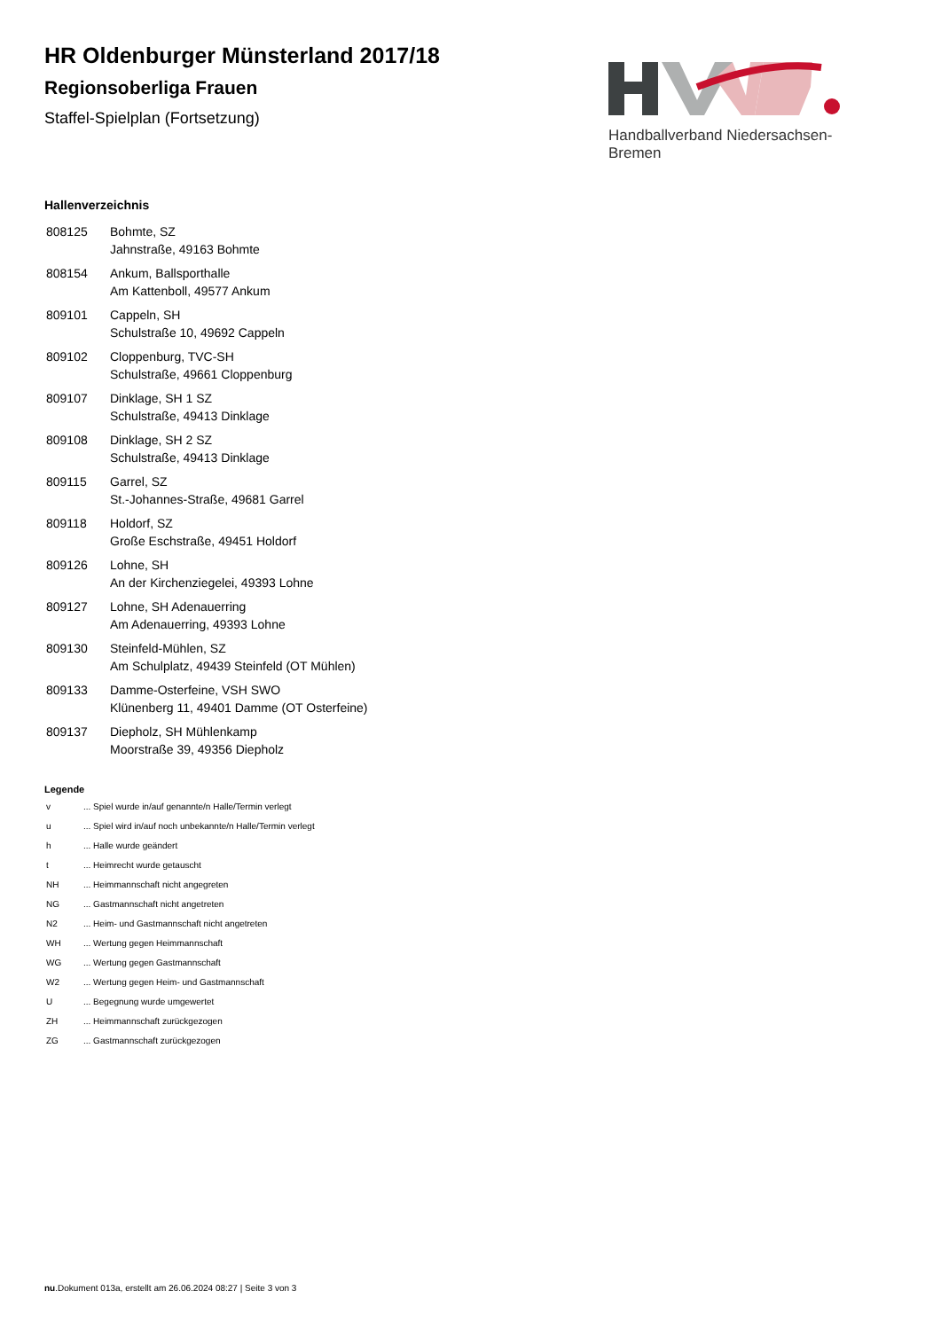HR Oldenburger Münsterland 2017/18
Regionsoberliga Frauen
Staffel-Spielplan (Fortsetzung)
Handballverband Niedersachsen-Bremen
Hallenverzeichnis
| 808125 | Bohmte, SZ Jahnstraße, 49163 Bohmte |
| 808154 | Ankum, Ballsporthalle Am Kattenboll, 49577 Ankum |
| 809101 | Cappeln, SH Schulstraße 10, 49692 Cappeln |
| 809102 | Cloppenburg, TVC-SH Schulstraße, 49661 Cloppenburg |
| 809107 | Dinklage, SH 1 SZ Schulstraße, 49413 Dinklage |
| 809108 | Dinklage, SH 2 SZ Schulstraße, 49413 Dinklage |
| 809115 | Garrel, SZ St.-Johannes-Straße, 49681 Garrel |
| 809118 | Holdorf, SZ Große Eschstraße, 49451 Holdorf |
| 809126 | Lohne, SH An der Kirchenziegelei, 49393 Lohne |
| 809127 | Lohne, SH Adenauerring Am Adenauerring, 49393 Lohne |
| 809130 | Steinfeld-Mühlen, SZ Am Schulplatz, 49439 Steinfeld (OT Mühlen) |
| 809133 | Damme-Osterfeine, VSH SWO Klünenberg 11, 49401 Damme (OT Osterfeine) |
| 809137 | Diepholz, SH Mühlenkamp Moorstraße 39, 49356 Diepholz |
Legende
| v | ... Spiel wurde in/auf genannte/n Halle/Termin verlegt |
| u | ... Spiel wird in/auf noch unbekannte/n Halle/Termin verlegt |
| h | ... Halle wurde geändert |
| t | ... Heimrecht wurde getauscht |
| NH | ... Heimmannschaft nicht angegreten |
| NG | ... Gastmannschaft nicht angetreten |
| N2 | ... Heim- und Gastmannschaft nicht angetreten |
| WH | ... Wertung gegen Heimmannschaft |
| WG | ... Wertung gegen Gastmannschaft |
| W2 | ... Wertung gegen Heim- und Gastmannschaft |
| U | ... Begegnung wurde umgewertet |
| ZH | ... Heimmannschaft zurückgezogen |
| ZG | ... Gastmannschaft zurückgezogen |
nu.Dokument 013a, erstellt am 26.06.2024 08:27 | Seite 3 von 3